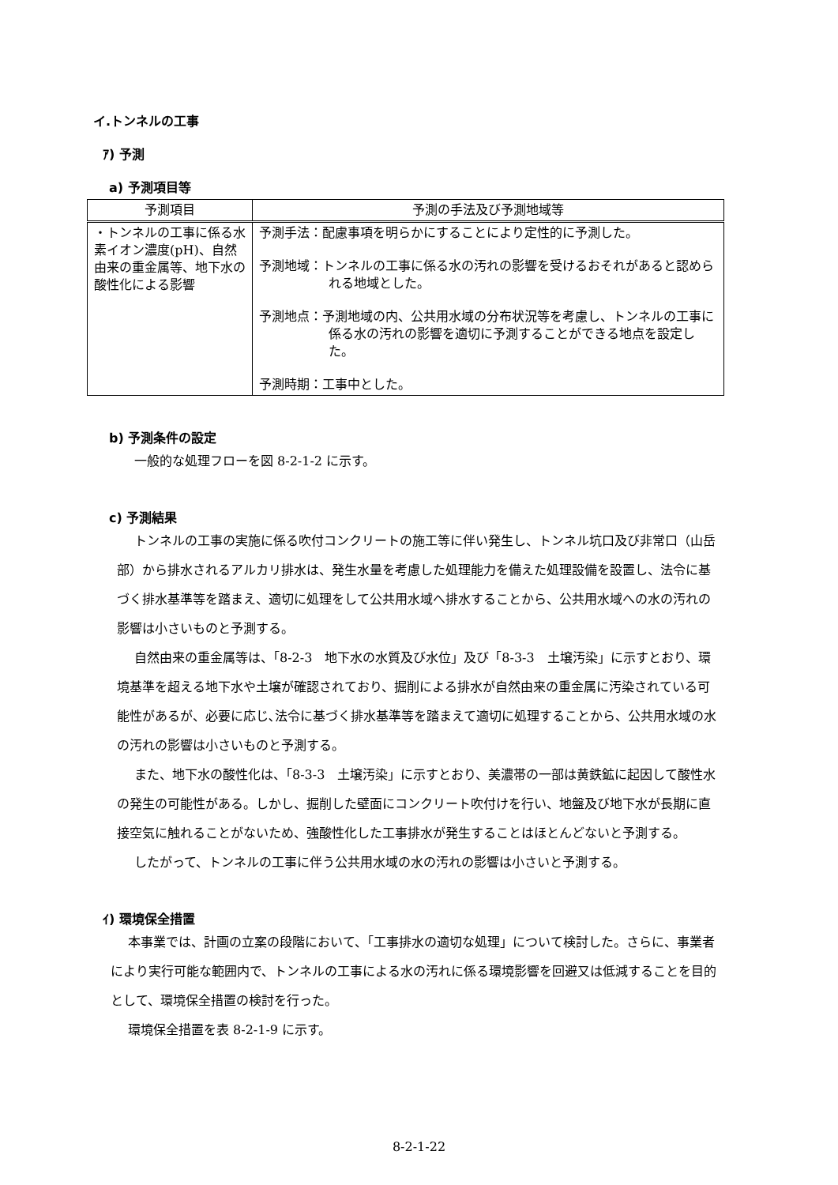イ.トンネルの工事
ｱ) 予測
a) 予測項目等
| 予測項目 | 予測の手法及び予測地域等 |
| --- | --- |
| ・トンネルの工事に係る水素イオン濃度(pH)、自然由来の重金属等、地下水の酸性化による影響 | 予測手法：配慮事項を明らかにすることにより定性的に予測した。 予測地域：トンネルの工事に係る水の汚れの影響を受けるおそれがあると認められる地域とした。 予測地点：予測地域の内、公共用水域の分布状況等を考慮し、トンネルの工事に係る水の汚れの影響を適切に予測することができる地点を設定した。 予測時期：工事中とした。 |
b) 予測条件の設定
一般的な処理フローを図 8-2-1-2 に示す。
c) 予測結果
トンネルの工事の実施に係る吹付コンクリートの施工等に伴い発生し、トンネル坑口及び非常口（山岳部）から排水されるアルカリ排水は、発生水量を考慮した処理能力を備えた処理設備を設置し、法令に基づく排水基準等を踏まえ、適切に処理をして公共用水域へ排水することから、公共用水域への水の汚れの影響は小さいものと予測する。
自然由来の重金属等は、「8-2-3　地下水の水質及び水位」及び「8-3-3　土壌汚染」に示すとおり、環境基準を超える地下水や土壌が確認されており、掘削による排水が自然由来の重金属に汚染されている可能性があるが、必要に応じ､法令に基づく排水基準等を踏まえて適切に処理することから、公共用水域の水の汚れの影響は小さいものと予測する。
また、地下水の酸性化は、「8-3-3　土壌汚染」に示すとおり、美濃帯の一部は黄鉄鉱に起因して酸性水の発生の可能性がある。しかし、掘削した壁面にコンクリート吹付けを行い、地盤及び地下水が長期に直接空気に触れることがないため、強酸性化した工事排水が発生することはほとんどないと予測する。
したがって、トンネルの工事に伴う公共用水域の水の汚れの影響は小さいと予測する。
ｲ) 環境保全措置
本事業では、計画の立案の段階において、「工事排水の適切な処理」について検討した。さらに、事業者により実行可能な範囲内で、トンネルの工事による水の汚れに係る環境影響を回避又は低減することを目的として、環境保全措置の検討を行った。
環境保全措置を表 8-2-1-9 に示す。
8-2-1-22